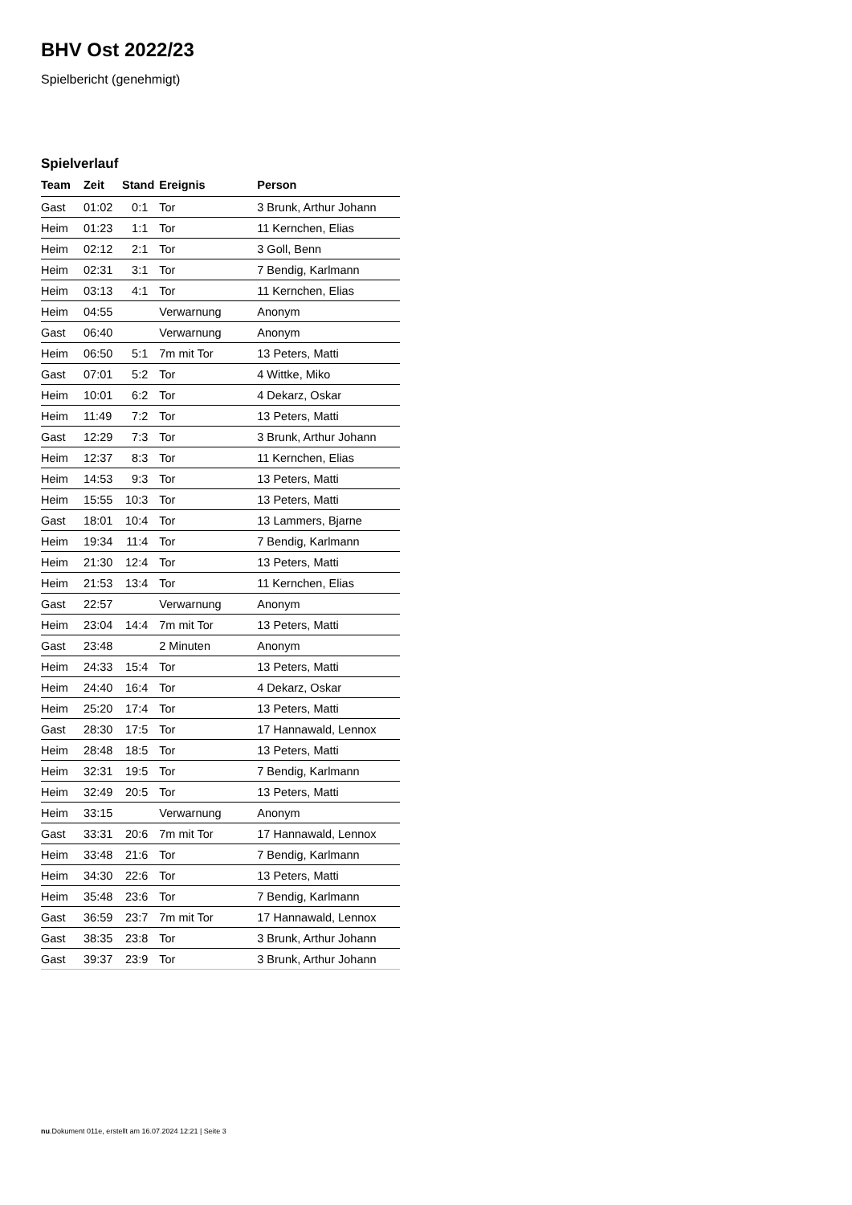BHV Ost 2022/23
Spielbericht (genehmigt)
Spielverlauf
| Team | Zeit | Stand | Ereignis | Person |
| --- | --- | --- | --- | --- |
| Gast | 01:02 | 0:1 | Tor | 3 Brunk, Arthur Johann |
| Heim | 01:23 | 1:1 | Tor | 11 Kernchen, Elias |
| Heim | 02:12 | 2:1 | Tor | 3 Goll, Benn |
| Heim | 02:31 | 3:1 | Tor | 7 Bendig, Karlmann |
| Heim | 03:13 | 4:1 | Tor | 11 Kernchen, Elias |
| Heim | 04:55 | | Verwarnung | Anonym |
| Gast | 06:40 | | Verwarnung | Anonym |
| Heim | 06:50 | 5:1 | 7m mit Tor | 13 Peters, Matti |
| Gast | 07:01 | 5:2 | Tor | 4 Wittke, Miko |
| Heim | 10:01 | 6:2 | Tor | 4 Dekarz, Oskar |
| Heim | 11:49 | 7:2 | Tor | 13 Peters, Matti |
| Gast | 12:29 | 7:3 | Tor | 3 Brunk, Arthur Johann |
| Heim | 12:37 | 8:3 | Tor | 11 Kernchen, Elias |
| Heim | 14:53 | 9:3 | Tor | 13 Peters, Matti |
| Heim | 15:55 | 10:3 | Tor | 13 Peters, Matti |
| Gast | 18:01 | 10:4 | Tor | 13 Lammers, Bjarne |
| Heim | 19:34 | 11:4 | Tor | 7 Bendig, Karlmann |
| Heim | 21:30 | 12:4 | Tor | 13 Peters, Matti |
| Heim | 21:53 | 13:4 | Tor | 11 Kernchen, Elias |
| Gast | 22:57 | | Verwarnung | Anonym |
| Heim | 23:04 | 14:4 | 7m mit Tor | 13 Peters, Matti |
| Gast | 23:48 | | 2 Minuten | Anonym |
| Heim | 24:33 | 15:4 | Tor | 13 Peters, Matti |
| Heim | 24:40 | 16:4 | Tor | 4 Dekarz, Oskar |
| Heim | 25:20 | 17:4 | Tor | 13 Peters, Matti |
| Gast | 28:30 | 17:5 | Tor | 17 Hannawald, Lennox |
| Heim | 28:48 | 18:5 | Tor | 13 Peters, Matti |
| Heim | 32:31 | 19:5 | Tor | 7 Bendig, Karlmann |
| Heim | 32:49 | 20:5 | Tor | 13 Peters, Matti |
| Heim | 33:15 | | Verwarnung | Anonym |
| Gast | 33:31 | 20:6 | 7m mit Tor | 17 Hannawald, Lennox |
| Heim | 33:48 | 21:6 | Tor | 7 Bendig, Karlmann |
| Heim | 34:30 | 22:6 | Tor | 13 Peters, Matti |
| Heim | 35:48 | 23:6 | Tor | 7 Bendig, Karlmann |
| Gast | 36:59 | 23:7 | 7m mit Tor | 17 Hannawald, Lennox |
| Gast | 38:35 | 23:8 | Tor | 3 Brunk, Arthur Johann |
| Gast | 39:37 | 23:9 | Tor | 3 Brunk, Arthur Johann |
nu.Dokument 011e, erstellt am 16.07.2024 12:21 | Seite 3